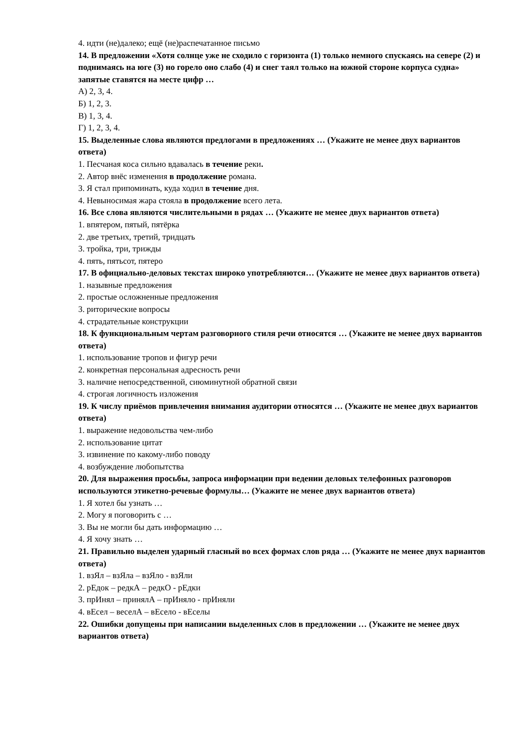4. идти (не)далеко; ещё (не)распечатанное письмо
14. В предложении «Хотя солнце уже не сходило с горизонта (1) только немного спускаясь на севере (2) и поднимаясь на юге (3) но горело оно слабо (4) и снег таял только на южной стороне корпуса судна» запятые ставятся на месте цифр …
А) 2, 3, 4.
Б) 1, 2, 3.
В) 1, 3, 4.
Г) 1, 2, 3, 4.
15. Выделенные слова являются предлогами в предложениях … (Укажите не менее двух вариантов ответа)
1. Песчаная коса сильно вдавалась в течение реки.
2. Автор внёс изменения в продолжение романа.
3. Я стал припоминать, куда ходил в течение дня.
4. Невыносимая жара стояла в продолжение всего лета.
16. Все слова являются числительными в рядах … (Укажите не менее двух вариантов ответа)
1. впятером, пятый, пятёрка
2. две третьих, третий, тридцать
3. тройка, три, трижды
4. пять, пятьсот, пятеро
17. В официально-деловых текстах широко употребляются… (Укажите не менее двух вариантов ответа)
1. назывные предложения
2. простые осложненные предложения
3. риторические вопросы
4. страдательные конструкции
18. К функциональным чертам разговорного стиля речи относятся … (Укажите не менее двух вариантов ответа)
1. использование тропов и фигур речи
2. конкретная персональная адресность речи
3. наличие непосредственной, сиюминутной обратной связи
4. строгая логичность изложения
19. К числу приёмов привлечения внимания аудитории относятся … (Укажите не менее двух вариантов ответа)
1. выражение недовольства чем-либо
2. использование цитат
3. извинение по какому-либо поводу
4. возбуждение любопытства
20. Для выражения просьбы, запроса информации при ведении деловых телефонных разговоров используются этикетно-речевые формулы… (Укажите не менее двух вариантов ответа)
1. Я хотел бы узнать …
2. Могу я поговорить с …
3. Вы не могли бы дать информацию …
4. Я хочу знать …
21. Правильно выделен ударный гласный во всех формах слов ряда … (Укажите не менее двух вариантов ответа)
1. взЯл – взЯла – взЯло - взЯли
2. рЕдок – редкА – редкО - рЕдки
3. прИнял – принялА – прИняло - прИняли
4. вЕсел – веселА – вЕсело - вЕселы
22. Ошибки допущены при написании выделенных слов в предложении … (Укажите не менее двух вариантов ответа)